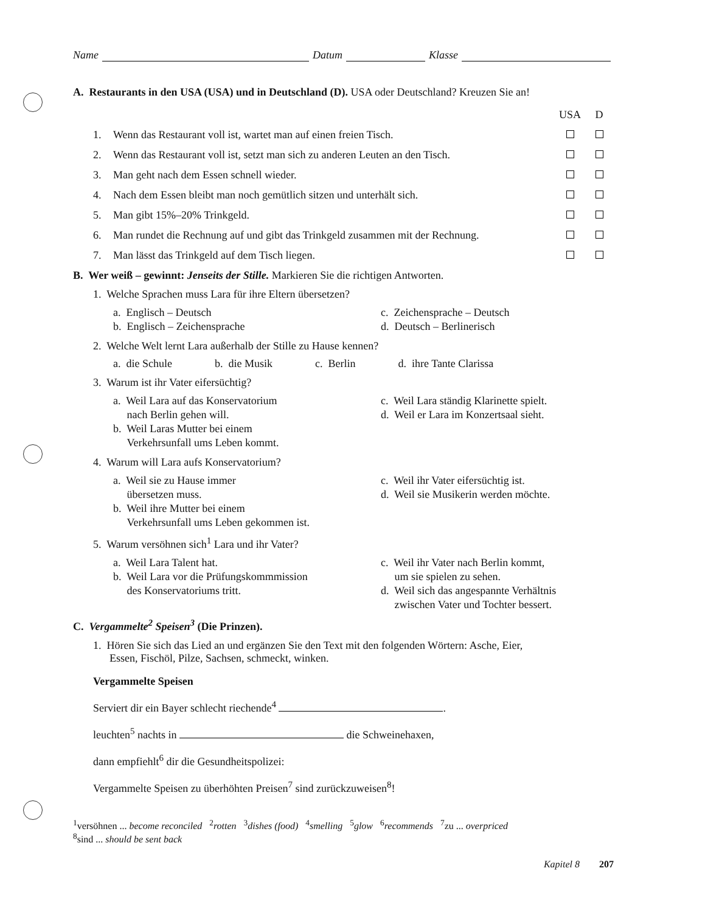Name Datum Klasse
A. Restaurants in den USA (USA) und in Deutschland (D). USA oder Deutschland? Kreuzen Sie an!
| | | USA | D |
| 1. | Wenn das Restaurant voll ist, wartet man auf einen freien Tisch. | | |
| 2. | Wenn das Restaurant voll ist, setzt man sich zu anderen Leuten an den Tisch. | | |
| 3. | Man geht nach dem Essen schnell wieder. | | |
| 4. | Nach dem Essen bleibt man noch gemütlich sitzen und unterhält sich. | | |
| 5. | Man gibt 15%–20% Trinkgeld. | | |
| 6. | Man rundet die Rechnung auf und gibt das Trinkgeld zusammen mit der Rechnung. | | |
| 7. | Man lässt das Trinkgeld auf dem Tisch liegen. | | |
B. Wer weiß – gewinnt: Jenseits der Stille. Markieren Sie die richtigen Antworten.
1. Welche Sprachen muss Lara für ihre Eltern übersetzen?
a. Englisch – Deutsch
c. Zeichensprache – Deutsch
b. Englisch – Zeichensprache
d. Deutsch – Berlinerisch
2. Welche Welt lernt Lara außerhalb der Stille zu Hause kennen?
a. die Schule b. die Musik c. Berlin d. ihre Tante Clarissa
3. Warum ist ihr Vater eifersüchtig?
a. Weil Lara auf das Konservatorium
nach Berlin gehen will.
b. Weil Laras Mutter bei einem
Verkehrsunfall ums Leben kommt.
c. Weil Lara ständig Klarinette spielt.
d. Weil er Lara im Konzertsaal sieht.
4. Warum will Lara aufs Konservatorium?
a. Weil sie zu Hause immer
übersetzen muss.
b. Weil ihre Mutter bei einem
Verkehrsunfall ums Leben gekommen ist.
c. Weil ihr Vater eifersüchtig ist.
d. Weil sie Musikerin werden möchte.
5. Warum versöhnen sich<sup>1</sup> Lara und ihr Vater?
a. Weil Lara Talent hat.
b. Weil Lara vor die Prüfungskommmission
des Konservatoriums tritt.
c. Weil ihr Vater nach Berlin kommt,
um sie spielen zu sehen.
d. Weil sich das angespannte Verhältnis
zwischen Vater und Tochter bessert.
C. Vergammelte<sup>2</sup> Speisen<sup>3</sup> (Die Prinzen).
1. Hören Sie sich das Lied an und ergänzen Sie den Text mit den folgenden Wörtern: Asche, Eier,
Essen, Fischöl, Pilze, Sachsen, schmeckt, winken.
Vergammelte Speisen
Serviert dir ein Bayer schlecht riechende<sup>4</sup> .
leuchten<sup>5</sup> nachts in die Schweinehaxen,
dann empfiehlt<sup>6</sup> dir die Gesundheitspolizei:
Vergammelte Speisen zu überhöhten Preisen<sup>7</sup> sind zurückzuweisen<sup>8</sup>!
<sup>1</sup> versöhnen ... become reconciled <sup>2</sup>rotten <sup>3</sup>dishes (food) <sup>4</sup>smelling <sup>5</sup>glow <sup>6</sup>recommends <sup>7</sup>zu ... overpriced
<sup>8</sup> sind ... should be sent back
Kapitel 8 207